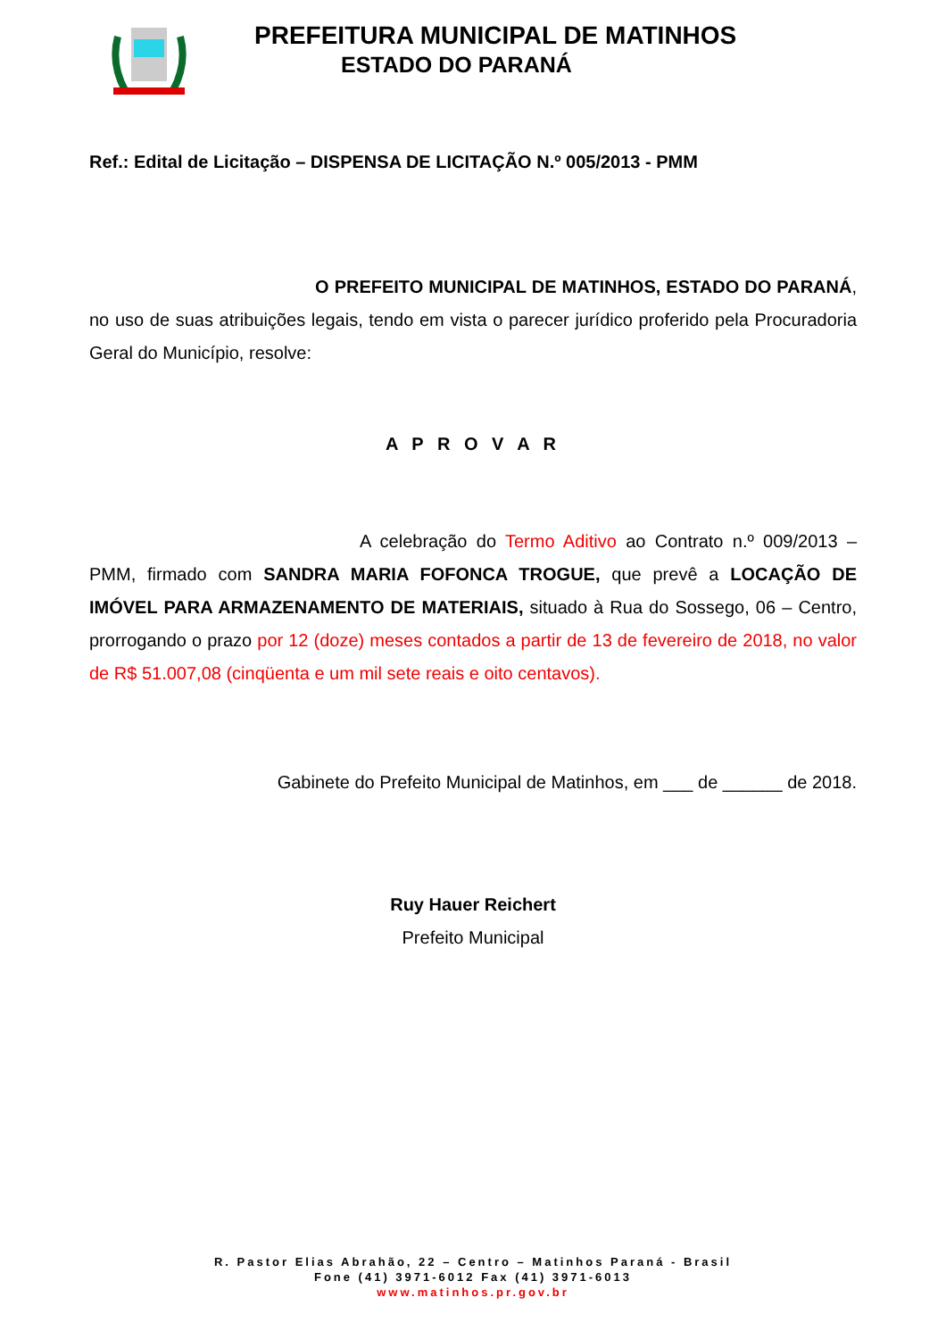PREFEITURA MUNICIPAL DE MATINHOS
ESTADO DO PARANÁ
Ref.: Edital de Licitação – DISPENSA DE LICITAÇÃO N.º 005/2013 - PMM
O PREFEITO MUNICIPAL DE MATINHOS, ESTADO DO PARANÁ, no uso de suas atribuições legais, tendo em vista o parecer jurídico proferido pela Procuradoria Geral do Município, resolve:
A P R O V A R
A celebração do Termo Aditivo ao Contrato n.º 009/2013 – PMM, firmado com SANDRA MARIA FOFONCA TROGUE, que prevê a LOCAÇÃO DE IMÓVEL PARA ARMAZENAMENTO DE MATERIAIS, situado à Rua do Sossego, 06 – Centro, prorrogando o prazo por 12 (doze) meses contados a partir de 13 de fevereiro de 2018, no valor de R$ 51.007,08 (cinqüenta e um mil sete reais e oito centavos).
Gabinete do Prefeito Municipal de Matinhos, em ___ de ______ de 2018.
Ruy Hauer Reichert
Prefeito Municipal
R. Pastor Elias Abrahão, 22 – Centro – Matinhos Paraná - Brasil
Fone (41) 3971-6012 Fax (41) 3971-6013
www.matinhos.pr.gov.br